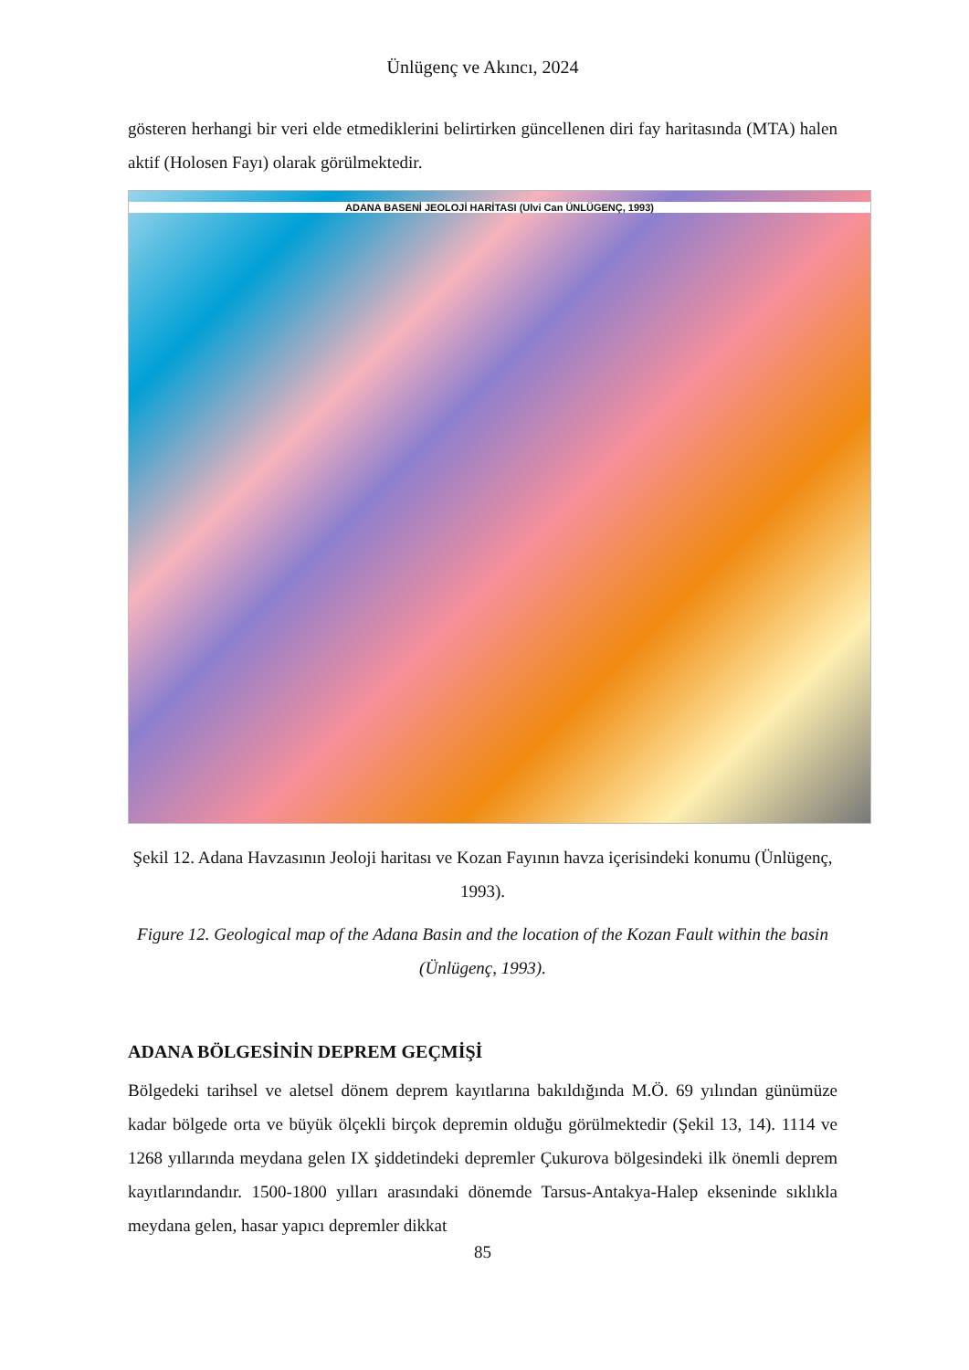Ünlügenç ve Akıncı, 2024
gösteren herhangi bir veri elde etmediklerini belirtirken güncellenen diri fay haritasında (MTA) halen aktif (Holosen Fayı) olarak görülmektedir.
ADANA BASENİ JEOLOJİ HARİTASI (Ulvi Can ÜNLÜGENÇ, 1993)
Şekil 12. Adana Havzasının Jeoloji haritası ve Kozan Fayının havza içerisindeki konumu (Ünlügenç, 1993).
Figure 12. Geological map of the Adana Basin and the location of the Kozan Fault within the basin (Ünlügenç, 1993).
ADANA BÖLGESİNİN DEPREM GEÇMİŞİ
Bölgedeki tarihsel ve aletsel dönem deprem kayıtlarına bakıldığında M.Ö. 69 yılından günümüze kadar bölgede orta ve büyük ölçekli birçok depremin olduğu görülmektedir (Şekil 13, 14). 1114 ve 1268 yıllarında meydana gelen IX şiddetindeki depremler Çukurova bölgesindeki ilk önemli deprem kayıtlarındandır. 1500-1800 yılları arasındaki dönemde Tarsus-Antakya-Halep ekseninde sıklıkla meydana gelen, hasar yapıcı depremler dikkat
85